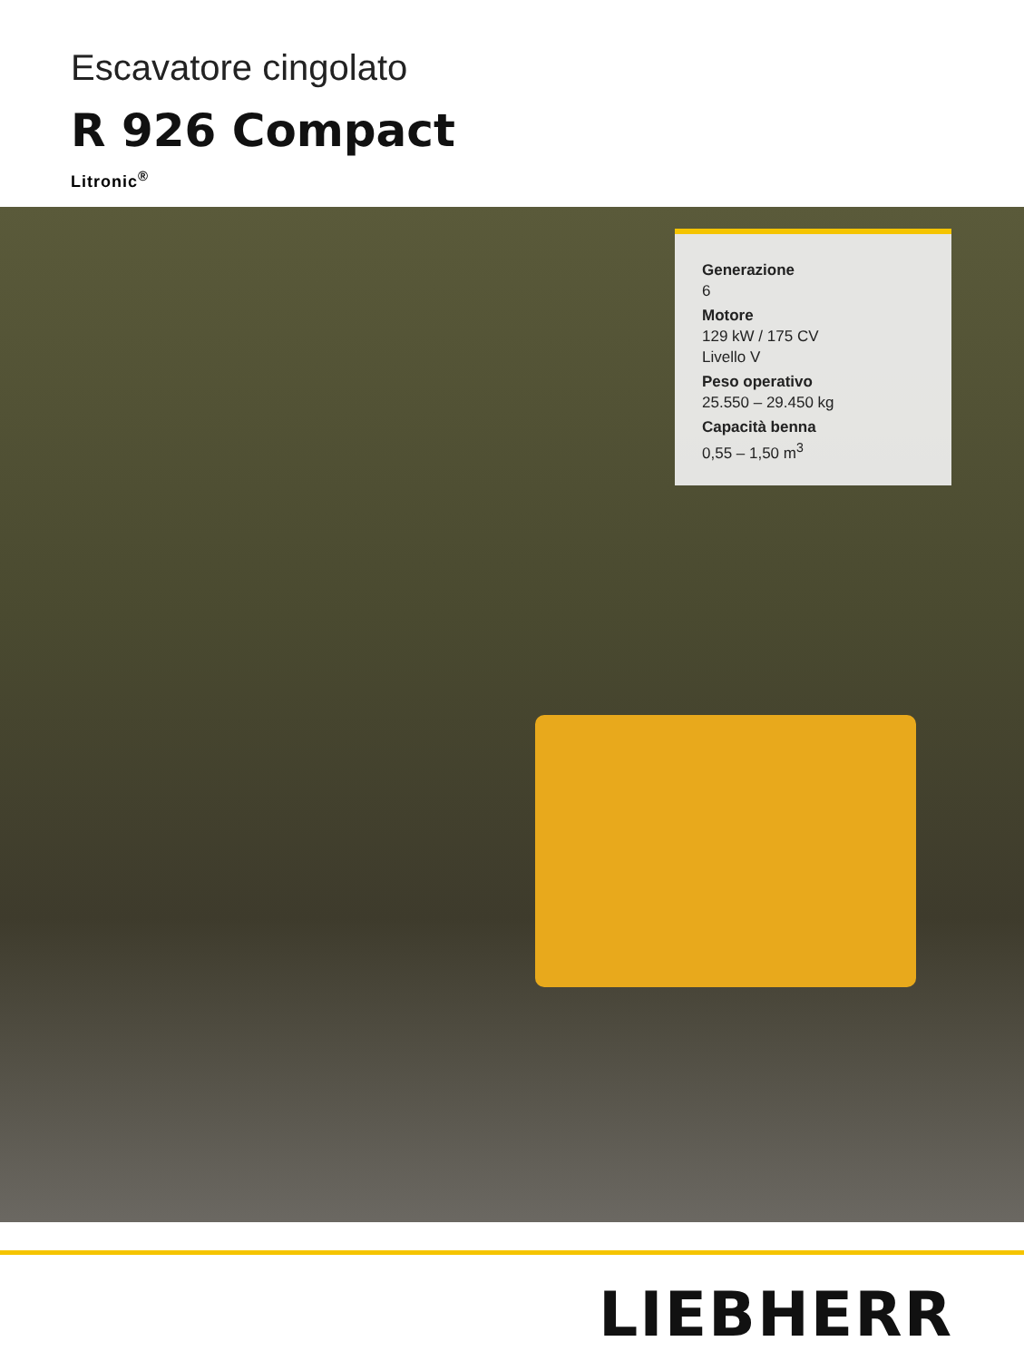Escavatore cingolato
R 926 Compact
Litronic<sup>®</sup>
Generazione
6
Motore
129 kW / 175 CV
Livello V
Peso operativo
25.550 – 29.450 kg
Capacità benna
0,55 – 1,50 m<sup>3</sup>
LIEBHERR